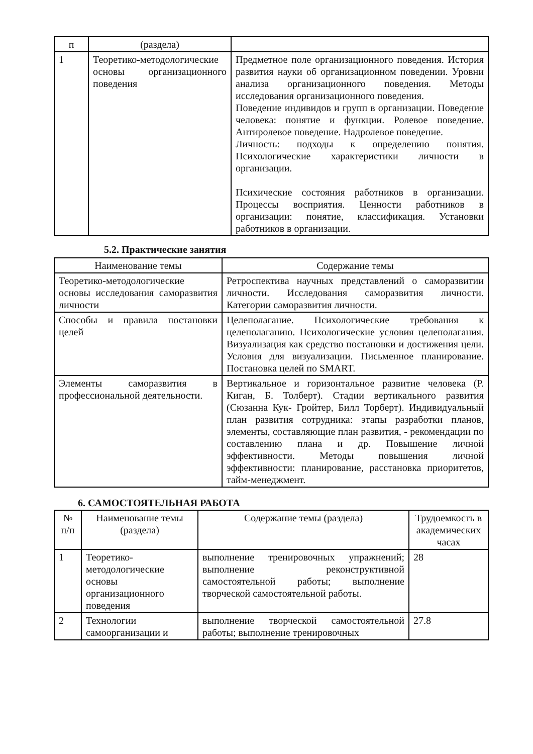| п | (раздела) | |
| 1 | Теоретико-методологические основы организационного поведения | Предметное поле организационного поведения. История развития науки об организационном поведении. Уровни анализа организационного поведения. Методы исследования организационного поведения. Поведение индивидов и групп в организации. Поведение человека: понятие и функции. Ролевое поведение. Антиролевое поведение. Надролевое поведение. Личность: подходы к определению понятия. Психологические характеристики личности в организации. Психические состояния работников в организации. Процессы восприятия. Ценности работников в организации: понятие, классификация. Установки работников в организации. |
5.2. Практические занятия
| Наименование темы | Содержание темы |
| --- | --- |
| Теоретико-методологические основы исследования саморазвития личности | Ретроспектива научных представлений о саморазвитии личности. Исследования саморазвития личности. Категории саморазвития личности. |
| Способы и правила постановки целей | Целеполагание. Психологические требования к целеполаганию. Психологические условия целеполагания. Визуализация как средство постановки и достижения цели. Условия для визуализации. Письменное планирование. Постановка целей по SMART. |
| Элементы саморазвития в профессиональной деятельности. | Вертикальное и горизонтальное развитие человека (Р. Киган, Б. Толберт). Стадии вертикального развития (Сюзанна Кук- Гройтер, Билл Торберт). Индивидуальный план развития сотрудника: этапы разработки планов, элементы, составляющие план развития, - рекомендации по составлению плана и др. Повышение личной эффективности. Методы повышения личной эффективности: планирование, расстановка приоритетов, тайм-менеджмент. |
6. САМОСТОЯТЕЛЬНАЯ РАБОТА
| № п/п | Наименование темы (раздела) | Содержание темы (раздела) | Трудоемкость в академических часах |
| --- | --- | --- | --- |
| 1 | Теоретико-методологические основы организационного поведения | выполнение тренировочных упражнений; выполнение реконструктивной самостоятельной работы; выполнение творческой самостоятельной работы. | 28 |
| 2 | Технологии самоорганизации и | выполнение творческой самостоятельной работы; выполнение тренировочных | 27.8 |